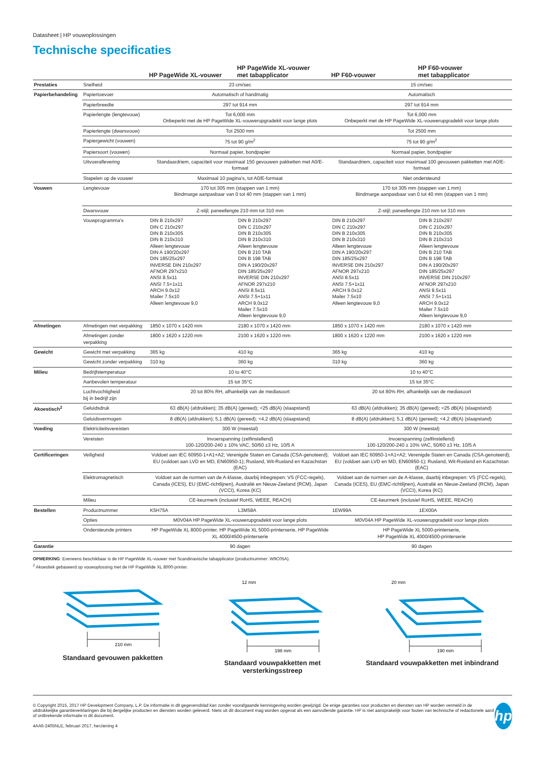Datasheet | HP vouwoplossingen
Technische specificaties
| | | HP PageWide XL-vouwer | HP PageWide XL-vouwer met tabapplicator | HP F60-vouwer | HP F60-vouwer met tabapplicator |
| --- | --- | --- | --- | --- | --- |
| Prestaties | Snelheid | 23 cm/sec | | 15 cm/sec | |
| Papierbehandeling | Papiertoevoer | Automatisch of handmatig | | Automatisch | |
| | Papierbreedte | 297 tot 914 mm | | 297 tot 914 mm | |
| | Papierlengte (lengtevouw) | Tot 6,000 mm Onbeperkt met de HP PageWide XL-vouwerupgradekit voor lange plots | | Tot 6,000 mm Onbeperkt met de HP PageWide XL-vouwerupgradekit voor lange plots | |
| | Papierlengte (dwarsvouw) | Tot 2500 mm | | Tot 2500 mm | |
| | Papiergewicht (vouwen) | 75 tot 90 g/m<sup>2</sup> | | 75 tot 90 g/m<sup>2</sup> | |
| | Papiersoort (vouwen) | Normaal papier, bondpapier | | Normaal papier, bondpapier | |
| | Uitvoeraflevering | Standaardriem, capaciteit voor maximaal 150 gevouwen pakketten met A0/E-formaat | | Standaardriem, capaciteit voor maximaal 100 gevouwen pakketten met A0/E-formaat | |
| | Stapelen op de vouwer | Maximaal 10 pagina's, tot A0/E-formaat | | Niet ondersteund | |
| Vouwen | Lengtevouw | 170 tot 305 mm (stappen van 1 mm) Bindmarge aanpasbaar van 0 tot 40 mm (stappen van 1 mm) | | 170 tot 305 mm (stappen van 1 mm) Bindmarge aanpasbaar van 0 tot 40 mm (stappen van 1 mm) | |
| | Dwarsvouw | Z-stijl; paneellengte 210 mm tot 310 mm | | Z-stijl; paneellengte 210 mm tot 310 mm | |
| | Vouwprogramma's | DIN B 210x297 DIN C 210x297 DIN B 210x305 DIN B 210x310 Alleen lengtevouw DIN A 190/20x297 DIN 185/25x297 INVERSE DIN 210x297 AFNOR 297x210 ANSI 8.5x11 ANSI 7.5+1x11 ARCH 9.0x12 Mailer 7.5x10 Alleen lengtevouw 9,0 | DIN B 210x297 DIN C 210x297 DIN B 210x305 DIN B 210x310 Alleen lengtevouw DIN B 210 TAB DIN B 198 TAB DIN A 190/20x297 DIN 185/25x297 INVERSE DIN 210x297 AFNOR 297x210 ANSI 8.5x11 ANSI 7.5+1x11 ARCH 9.0x12 Mailer 7.5x10 Alleen lengtevouw 9,0 | DIN B 210x297 DIN C 210x297 DIN B 210x305 DIN B 210x310 Alleen lengtevouw DIN A 190/20x297 DIN 185/25x297 INVERSE DIN 210x297 AFNOR 297x210 ANSI 8.5x11 ANSI 7.5+1x11 ARCH 9.0x12 Mailer 7.5x10 Alleen lengtevouw 9,0 | DIN B 210x297 DIN C 210x297 DIN B 210x305 DIN B 210x310 Alleen lengtevouw DIN B 210 TAB DIN B 198 TAB DIN A 190/20x297 DIN 185/25x297 INVERSE DIN 210x297 AFNOR 297x210 ANSI 8.5x11 ANSI 7.5+1x11 ARCH 9.0x12 Mailer 7.5x10 Alleen lengtevouw 9,0 |
| Afmetingen | Afmetingen met verpakking | 1850 x 1070 x 1420 mm | 2180 x 1070 x 1420 mm | 1850 x 1070 x 1420 mm | 2180 x 1070 x 1420 mm |
| | Afmetingen zonder verpakking | 1800 x 1620 x 1220 mm | 2100 x 1620 x 1220 mm | 1800 x 1620 x 1220 mm | 2100 x 1620 x 1220 mm |
| Gewicht | Gewicht met verpakking | 365 kg | 410 kg | 365 kg | 410 kg |
| | Gewicht zonder verpakking | 310 kg | 360 kg | 310 kg | 360 kg |
| Milieu | Bedrijfstemperatuur | 10 to 40°C | | 10 to 40°C | |
| | Aanbevolen temperatuur | 15 tot 35°C | | 15 tot 35°C | |
| | Luchtvochtigheid bij in bedrijf zijn | 20 tot 80% RH, afhankelijk van de mediasoort | | 20 tot 80% RH, afhankelijk van de mediasoort | |
| Akoestisch<sup>2</sup> | Geluidsdruk | 63 dB(A) (afdrukken); 35 dB(A) (gereed); <25 dB(A) (slaapstand) | | 63 dB(A) (afdrukken); 35 dB(A) (gereed); <25 dB(A) (slaapstand) | |
| | Geluidsvermogen | 8 dB(A) (afdrukken); 5,1 dB(A) (gereed); <4,2 dB(A) (slaapstand) | | 8 dB(A) (afdrukken); 5,1 dB(A) (gereed); <4,2 dB(A) (slaapstand) | |
| Voeding | Elektriciteitsvereisten | 300 W (meestal) | | 300 W (meestal) | |
| | Vereisten | Invoerspanning (zelfinstellend) 100-120/200-240 ± 10% VAC, 50/60 ±3 Hz, 10/5 A | | Invoerspanning (zelfinstellend) 100-120/200-240 ± 10% VAC, 50/60 ±3 Hz, 10/5 A | |
| Certificeringen | Veiligheid | Voldoet aan IEC 60950-1+A1+A2; Verenigde Staten en Canada (CSA-genoteerd); EU (voldoet aan LVD en MD, EN60950-1); Rusland, Wit-Rusland en Kazachstan (EAC) | | Voldoet aan IEC 60950-1+A1+A2; Verenigde Staten en Canada (CSA-genoteerd); EU (voldoet aan LVD en MD, EN60950-1); Rusland, Wit-Rusland en Kazachstan (EAC) | |
| | Elektromagnetisch | Voldoet aan de normen van de A-klasse, daarbij inbegrepen: VS (FCC-regels), Canada (ICES), EU (EMC-richtlijnen), Australië en Nieuw-Zeeland (RCM), Japan (VCCI), Korea (KC) | | Voldoet aan de normen van de A-klasse, daarbij inbegrepen: VS (FCC-regels), Canada (ICES), EU (EMC-richtlijnen), Australië en Nieuw-Zeeland (RCM), Japan (VCCI), Korea (KC) | |
| | Milieu | CE-keurmerk (inclusief RoHS, WEEE, REACH) | | CE-keurmerk (inclusief RoHS, WEEE, REACH) | |
| Bestellen | Productnummer | K5H75A | L3M58A | 1EW99A | 1EX00A |
| | Opties | M0V04A HP PageWide XL-vouwerupgradekit voor lange plots | | M0V04A HP PageWide XL-vouwerupgradekit voor lange plots | |
| | Ondersteunde printers | HP PageWide XL 8000-printer, HP PageWide XL 5000-printerserie, HP PageWide XL 4000/4500-printerserie | | HP PageWide XL 5000-printerserie, HP PageWide XL 4000/4500-printerserie | |
| Garantie | | 90 dagen | | 90 dagen | |
OPMERKING: Eveneens beschikbaar is de HP PageWide XL-vouwer met Scandinavische tabapplicator (productnummer: W9C05A).
<sup>2</sup> Akoestiek gebaseerd op vouwoplossing met de HP PageWide XL 8000-printer.
210 mm
Standaard gevouwen pakketten
12 mm
198 mm
Standaard vouwpakketten met versterkingsstreep
20 mm
190 mm
Standaard vouwpakketten met inbindrand
© Copyright 2015, 2017 HP Development Company, L.P. De informatie in dit gegevensblad kan zonder voorafgaande kennisgeving worden gewijzigd. De enige garanties voor producten en diensten van HP worden vermeld in de uitdrukkelijke garantieverklaringen die bij dergelijke producten en diensten worden geleverd. Niets uit dit document mag worden opgevat als een aanvullende garantie. HP is niet aansprakelijk voor fouten van technische of redactionele aard of ontbrekende informatie in dit document.
4AA6-2405NLE, februari 2017, herziening 4
hp